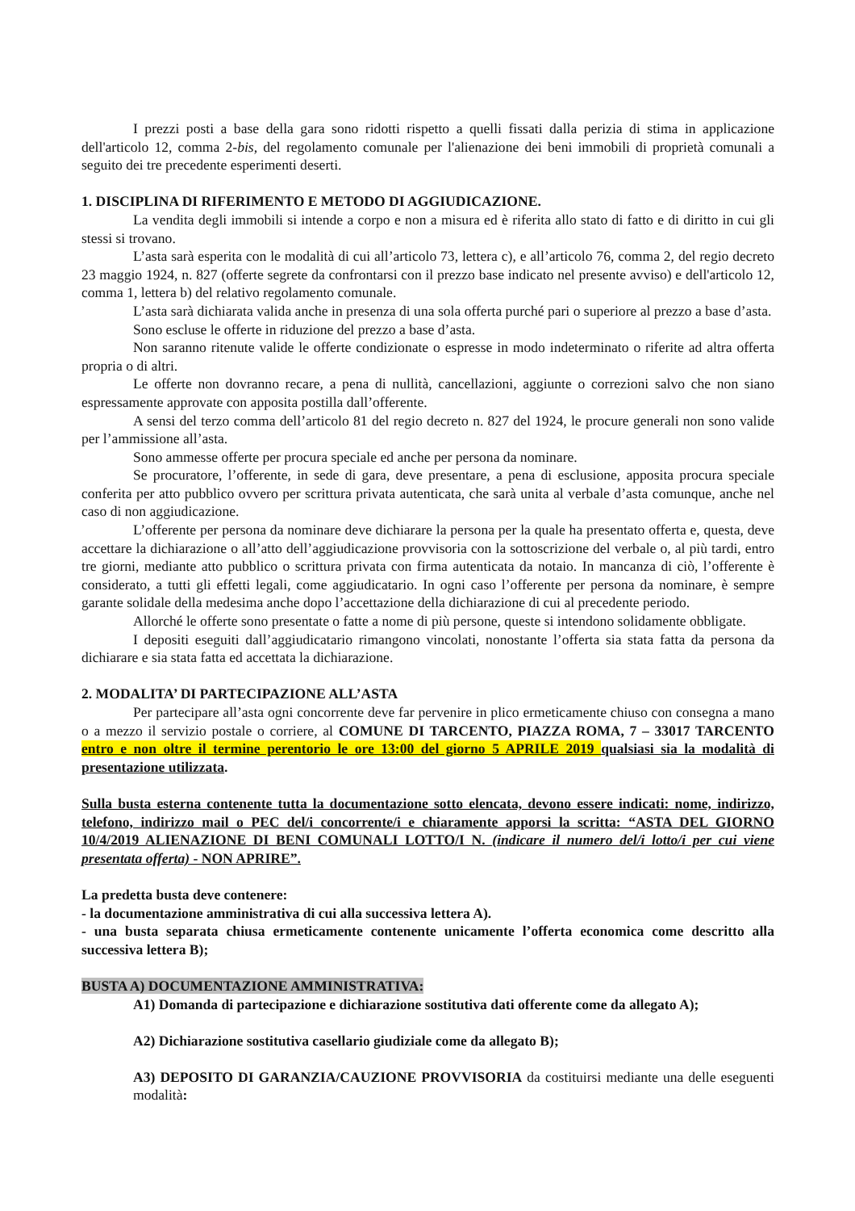I prezzi posti a base della gara sono ridotti rispetto a quelli fissati dalla perizia di stima in applicazione dell'articolo 12, comma 2-bis, del regolamento comunale per l'alienazione dei beni immobili di proprietà comunali a seguito dei tre precedente esperimenti deserti.
1. DISCIPLINA DI RIFERIMENTO E METODO DI AGGIUDICAZIONE.
La vendita degli immobili si intende a corpo e non a misura ed è riferita allo stato di fatto e di diritto in cui gli stessi si trovano.
L’asta sarà esperita con le modalità di cui all’articolo 73, lettera c), e all’articolo 76, comma 2, del regio decreto 23 maggio 1924, n. 827 (offerte segrete da confrontarsi con il prezzo base indicato nel presente avviso) e dell'articolo 12, comma 1, lettera b) del relativo regolamento comunale.
L’asta sarà dichiarata valida anche in presenza di una sola offerta purché pari o superiore al prezzo a base d’asta.
Sono escluse le offerte in riduzione del prezzo a base d’asta.
Non saranno ritenute valide le offerte condizionate o espresse in modo indeterminato o riferite ad altra offerta propria o di altri.
Le offerte non dovranno recare, a pena di nullità, cancellazioni, aggiunte o correzioni salvo che non siano espressamente approvate con apposita postilla dall’offerente.
A sensi del terzo comma dell’articolo 81 del regio decreto n. 827 del 1924, le procure generali non sono valide per l’ammissione all’asta.
Sono ammesse offerte per procura speciale ed anche per persona da nominare.
Se procuratore, l’offerente, in sede di gara, deve presentare, a pena di esclusione, apposita procura speciale conferita per atto pubblico ovvero per scrittura privata autenticata, che sarà unita al verbale d’asta comunque, anche nel caso di non aggiudicazione.
L’offerente per persona da nominare deve dichiarare la persona per la quale ha presentato offerta e, questa, deve accettare la dichiarazione o all’atto dell’aggiudicazione provvisoria con la sottoscrizione del verbale o, al più tardi, entro tre giorni, mediante atto pubblico o scrittura privata con firma autenticata da notaio. In mancanza di ciò, l’offerente è considerato, a tutti gli effetti legali, come aggiudicatario. In ogni caso l’offerente per persona da nominare, è sempre garante solidale della medesima anche dopo l’accettazione della dichiarazione di cui al precedente periodo.
Allorché le offerte sono presentate o fatte a nome di più persone, queste si intendono solidamente obbligate.
I depositi eseguiti dall’aggiudicatario rimangono vincolati, nonostante l’offerta sia stata fatta da persona da dichiarare e sia stata fatta ed accettata la dichiarazione.
2. MODALITA’ DI PARTECIPAZIONE ALL’ASTA
Per partecipare all’asta ogni concorrente deve far pervenire in plico ermeticamente chiuso con consegna a mano o a mezzo il servizio postale o corriere, al COMUNE DI TARCENTO, PIAZZA ROMA, 7 – 33017 TARCENTO entro e non oltre il termine perentorio le ore 13:00 del giorno 5 APRILE 2019 qualsiasi sia la modalità di presentazione utilizzata.
Sulla busta esterna contenente tutta la documentazione sotto elencata, devono essere indicati: nome, indirizzo, telefono, indirizzo mail o PEC del/i concorrente/i e chiaramente apporsi la scritta: “ASTA DEL GIORNO 10/4/2019 ALIENAZIONE DI BENI COMUNALI LOTTO/I N. (indicare il numero del/i lotto/i per cui viene presentata offerta) - NON APRIRE”.
La predetta busta deve contenere:
- la documentazione amministrativa di cui alla successiva lettera A).
- una busta separata chiusa ermeticamente contenente unicamente l’offerta economica come descritto alla successiva lettera B);
BUSTA A) DOCUMENTAZIONE AMMINISTRATIVA:
A1) Domanda di partecipazione e dichiarazione sostitutiva dati offerente come da allegato A);
A2) Dichiarazione sostitutiva casellario giudiziale come da allegato B);
A3) DEPOSITO DI GARANZIA/CAUZIONE PROVVISORIA da costituirsi mediante una delle eseguenti modalità: